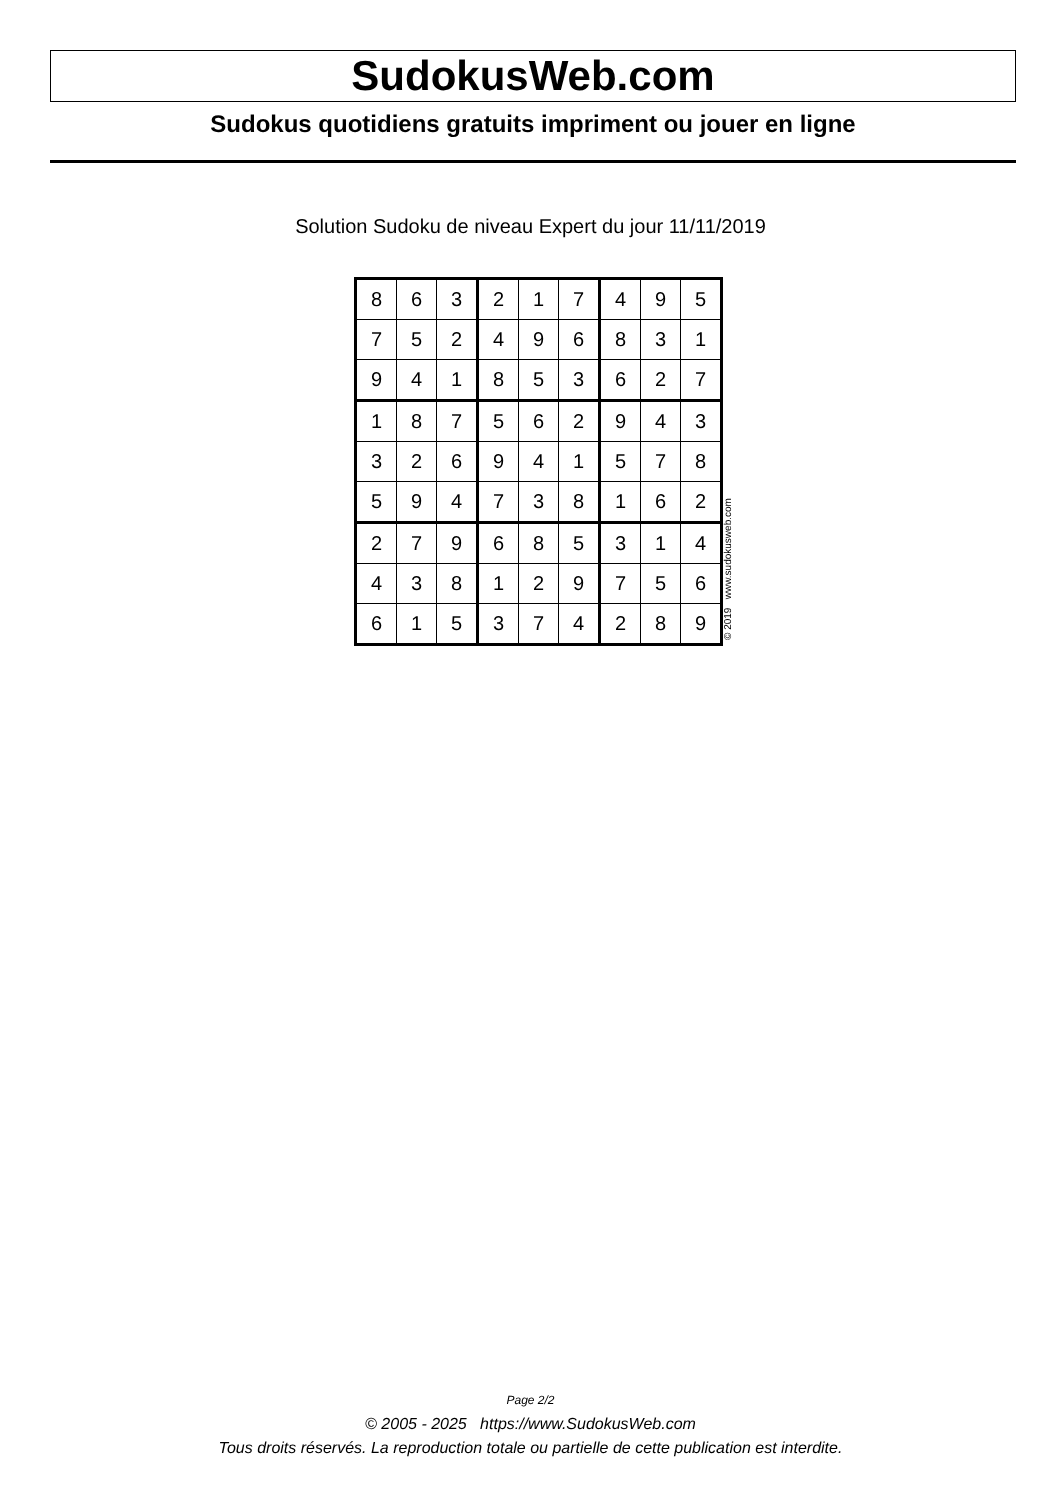SudokusWeb.com
Sudokus quotidiens gratuits impriment ou jouer en ligne
Solution Sudoku de niveau Expert du jour 11/11/2019
| 8 | 6 | 3 | 2 | 1 | 7 | 4 | 9 | 5 |
| 7 | 5 | 2 | 4 | 9 | 6 | 8 | 3 | 1 |
| 9 | 4 | 1 | 8 | 5 | 3 | 6 | 2 | 7 |
| 1 | 8 | 7 | 5 | 6 | 2 | 9 | 4 | 3 |
| 3 | 2 | 6 | 9 | 4 | 1 | 5 | 7 | 8 |
| 5 | 9 | 4 | 7 | 3 | 8 | 1 | 6 | 2 |
| 2 | 7 | 9 | 6 | 8 | 5 | 3 | 1 | 4 |
| 4 | 3 | 8 | 1 | 2 | 9 | 7 | 5 | 6 |
| 6 | 1 | 5 | 3 | 7 | 4 | 2 | 8 | 9 |
© 2019 www.sudokusweb.com
Page 2/2
© 2005 - 2025 https://www.SudokusWeb.com
Tous droits réservés. La reproduction totale ou partielle de cette publication est interdite.